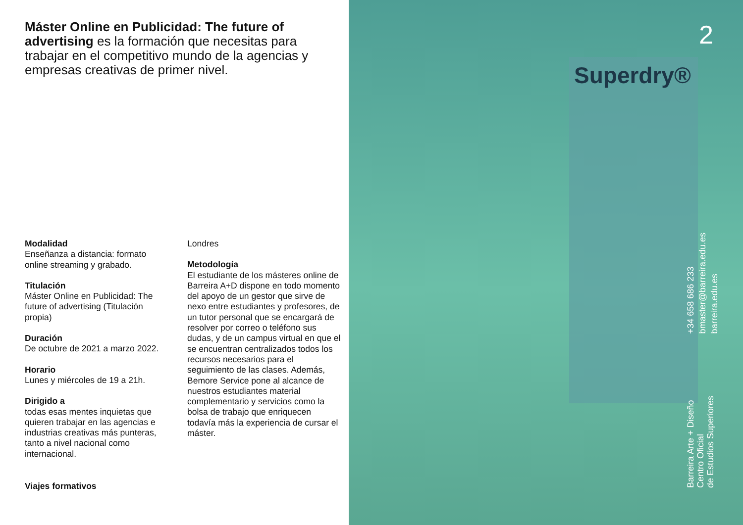Máster Online en Publicidad: The future of advertising es la formación que necesitas para trabajar en el competitivo mundo de la agencias y empresas creativas de primer nivel.
Modalidad
Enseñanza a distancia: formato online streaming y grabado.
Titulación
Máster Online en Publicidad: The future of advertising (Titulación propia)
Duración
De octubre de 2021 a marzo 2022.
Horario
Lunes y miércoles de 19 a 21h.
Dirigido a
todas esas mentes inquietas que quieren trabajar en las agencias e industrias creativas más punteras, tanto a nivel nacional como internacional.
Londres
Metodología
El estudiante de los másteres online de Barreira A+D dispone en todo momento del apoyo de un gestor que sirve de nexo entre estudiantes y profesores, de un tutor personal que se encargará de resolver por correo o teléfono sus dudas, y de un campus virtual en que el se encuentran centralizados todos los recursos necesarios para el seguimiento de las clases. Además, Bemore Service pone al alcance de nuestros estudiantes material complementario y servicios como la bolsa de trabajo que enriquecen todavía más la experiencia de cursar el máster.
Viajes formativos
Superdry®
2
+34 658 686 233
bmaster@barreira.edu.es
barreira.edu.es
Barreira Arte + Diseño
Centro Oficial
de Estudios Superiores